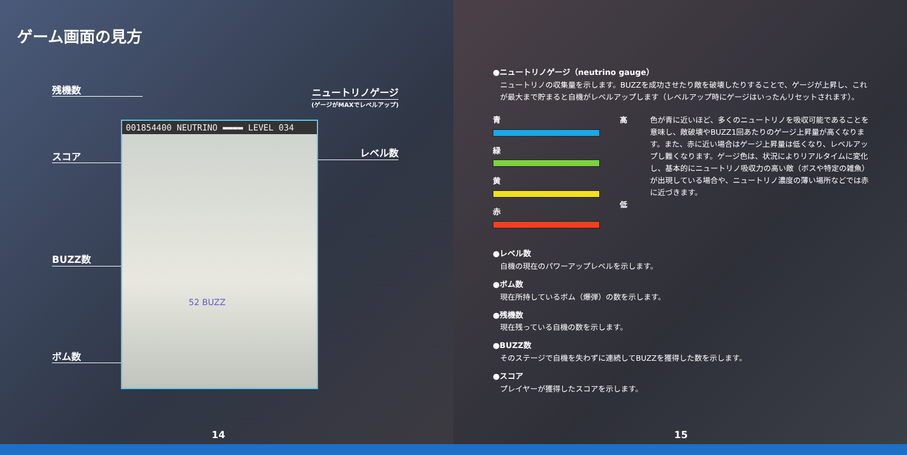ゲーム画面の見方
残機数
スコア
BUZZ数
ボム数
ニュートリノゲージ
(ゲージがMAXでレベルアップ)
レベル数
001854400 NEUTRINO ▬▬▬▬ LEVEL 034
52 BUZZ
14
●ニュートリノゲージ（neutrino gauge）
ニュートリノの収集量を示します。BUZZを成功させたり敵を破壊したりすることで、ゲージが上昇し、これが最大まで貯まると自機がレベルアップします（レベルアップ時にゲージはいったんリセットされます）。
青 緑 黄 赤 高
低
色が青に近いほど、多くのニュートリノを吸収可能であることを意味し、敵破壊やBUZZ1回あたりのゲージ上昇量が高くなります。また、赤に近い場合はゲージ上昇量は低くなり、レベルアップし難くなります。ゲージ色は、状況によりリアルタイムに変化し、基本的にニュートリノ吸収力の高い敵（ボスや特定の雑魚）が出現している場合や、ニュートリノ濃度の薄い場所などでは赤に近づきます。
●レベル数
自機の現在のパワーアップレベルを示します。
●ボム数
現在所持しているボム（爆弾）の数を示します。
●残機数
現在残っている自機の数を示します。
●BUZZ数
そのステージで自機を失わずに連続してBUZZを獲得した数を示します。
●スコア
プレイヤーが獲得したスコアを示します。
15